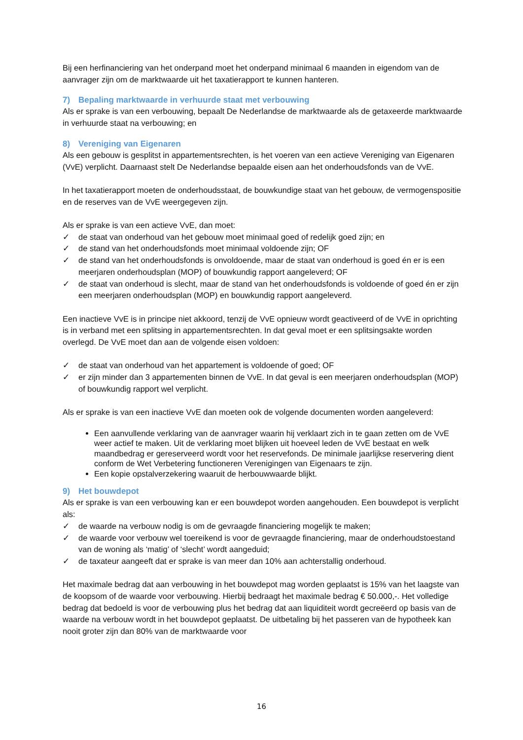Bij een herfinanciering van het onderpand moet het onderpand minimaal 6 maanden in eigendom van de aanvrager zijn om de marktwaarde uit het taxatierapport te kunnen hanteren.
7) Bepaling marktwaarde in verhuurde staat met verbouwing
Als er sprake is van een verbouwing, bepaalt De Nederlandse de marktwaarde als de getaxeerde marktwaarde in verhuurde staat na verbouwing; en
8) Vereniging van Eigenaren
Als een gebouw is gesplitst in appartementsrechten, is het voeren van een actieve Vereniging van Eigenaren (VvE) verplicht. Daarnaast stelt De Nederlandse bepaalde eisen aan het onderhoudsfonds van de VvE.
In het taxatierapport moeten de onderhoudsstaat, de bouwkundige staat van het gebouw, de vermogenspositie en de reserves van de VvE weergegeven zijn.
Als er sprake is van een actieve VvE, dan moet:
✓ de staat van onderhoud van het gebouw moet minimaal goed of redelijk goed zijn; en
✓ de stand van het onderhoudsfonds moet minimaal voldoende zijn; OF
✓ de stand van het onderhoudsfonds is onvoldoende, maar de staat van onderhoud is goed én er is een meerjaren onderhoudsplan (MOP) of bouwkundig rapport aangeleverd; OF
✓ de staat van onderhoud is slecht, maar de stand van het onderhoudsfonds is voldoende of goed én er zijn een meerjaren onderhoudsplan (MOP) en bouwkundig rapport aangeleverd.
Een inactieve VvE is in principe niet akkoord, tenzij de VvE opnieuw wordt geactiveerd of de VvE in oprichting is in verband met een splitsing in appartementsrechten. In dat geval moet er een splitsingsakte worden overlegd. De VvE moet dan aan de volgende eisen voldoen:
✓ de staat van onderhoud van het appartement is voldoende of goed; OF
✓ er zijn minder dan 3 appartementen binnen de VvE. In dat geval is een meerjaren onderhoudsplan (MOP) of bouwkundig rapport wel verplicht.
Als er sprake is van een inactieve VvE dan moeten ook de volgende documenten worden aangeleverd:
Een aanvullende verklaring van de aanvrager waarin hij verklaart zich in te gaan zetten om de VvE weer actief te maken. Uit de verklaring moet blijken uit hoeveel leden de VvE bestaat en welk maandbedrag er gereserveerd wordt voor het reservefonds. De minimale jaarlijkse reservering dient conform de Wet Verbetering functioneren Verenigingen van Eigenaars te zijn.
Een kopie opstalverzekering waaruit de herbouwwaarde blijkt.
9) Het bouwdepot
Als er sprake is van een verbouwing kan er een bouwdepot worden aangehouden. Een bouwdepot is verplicht als:
✓ de waarde na verbouw nodig is om de gevraagde financiering mogelijk te maken;
✓ de waarde voor verbouw wel toereikend is voor de gevraagde financiering, maar de onderhoudstoestand van de woning als ‘matig’ of ‘slecht’ wordt aangeduid;
✓ de taxateur aangeeft dat er sprake is van meer dan 10% aan achterstallig onderhoud.
Het maximale bedrag dat aan verbouwing in het bouwdepot mag worden geplaatst is 15% van het laagste van de koopsom of de waarde voor verbouwing. Hierbij bedraagt het maximale bedrag € 50.000,-. Het volledige bedrag dat bedoeld is voor de verbouwing plus het bedrag dat aan liquiditeit wordt gecreëerd op basis van de waarde na verbouw wordt in het bouwdepot geplaatst. De uitbetaling bij het passeren van de hypotheek kan nooit groter zijn dan 80% van de marktwaarde voor
16